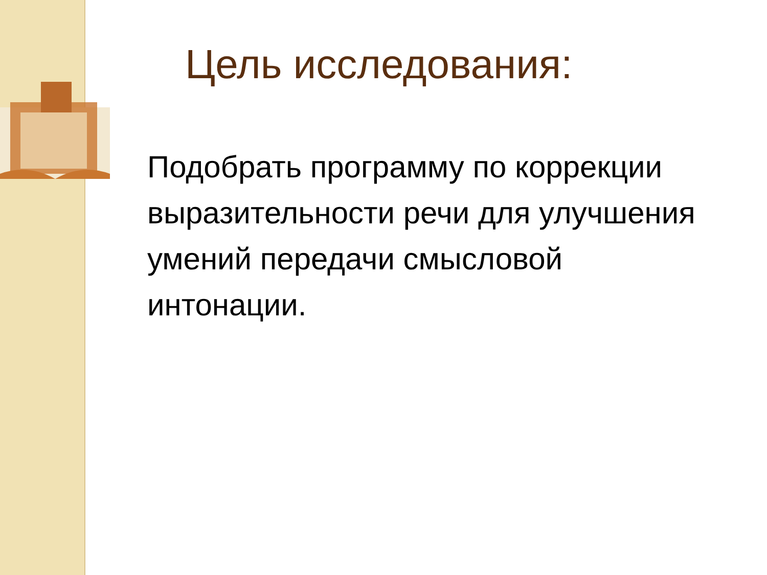Цель исследования:
Подобрать программу по коррекции выразительности речи для улучшения умений передачи смысловой интонации.